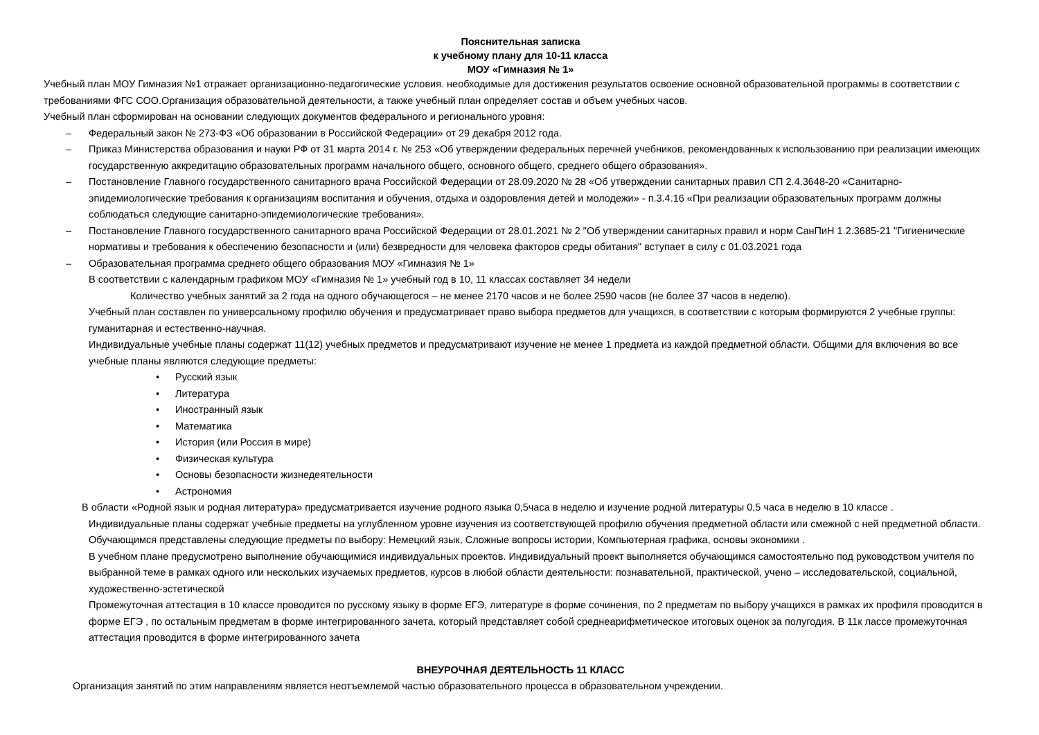Пояснительная записка
к учебному плану для 10-11 класса
МОУ «Гимназия № 1»
Учебный план МОУ Гимназия №1 отражает организационно-педагогические условия. необходимые для достижения результатов освоение основной образовательной программы в соответствии с требованиями ФГС СОО.Организация образовательной деятельности, а также учебный план определяет состав и объем учебных часов.
Учебный план сформирован на основании следующих документов федерального и регионального уровня:
– Федеральный закон № 273-ФЗ «Об образовании в Российской Федерации» от 29 декабря 2012 года.
– Приказ Министерства образования и науки РФ от 31 марта 2014 г. № 253 «Об утверждении федеральных перечней учебников, рекомендованных к использованию при реализации имеющих государственную аккредитацию образовательных программ начального общего, основного общего, среднего общего образования».
– Постановление Главного государственного санитарного врача Российской Федерации от 28.09.2020 № 28 «Об утверждении санитарных правил СП 2.4.3648-20 «Санитарно-эпидемиологические требования к организациям воспитания и обучения, отдыха и оздоровления детей и молодежи» - п.3.4.16 «При реализации образовательных программ должны соблюдаться следующие санитарно-эпидемиологические требования».
– Постановление Главного государственного санитарного врача Российской Федерации от 28.01.2021 № 2 "Об утверждении санитарных правил и норм СанПиН 1.2.3685-21 "Гигиенические нормативы и требования к обеспечению безопасности и (или) безвредности для человека факторов среды обитания" вступает в силу с 01.03.2021 года
– Образовательная программа среднего общего образования МОУ «Гимназия № 1»
В соответствии с календарным графиком МОУ «Гимназия № 1» учебный год в 10, 11 классах составляет 34 недели
Количество учебных занятий за 2 года на одного обучающегося – не менее 2170 часов и не более 2590 часов (не более 37 часов в неделю).
Учебный план составлен по универсальному профилю обучения и предусматривает право выбора предметов для учащихся, в соответствии с которым формируются 2 учебные группы: гуманитарная и естественно-научная.
Индивидуальные учебные планы содержат 11(12) учебных предметов и предусматривают изучение не менее 1 предмета из каждой предметной области. Общими для включения во все учебные планы являются следующие предметы:
• Русский язык
• Литература
• Иностранный язык
• Математика
• История (или Россия в мире)
• Физическая культура
• Основы безопасности жизнедеятельности
• Астрономия
В области «Родной язык и родная литература» предусматривается изучение родного языка 0,5часа в неделю и изучение родной литературы 0,5 часа в неделю в 10 классе .
Индивидуальные планы содержат учебные предметы на углубленном уровне изучения из соответствующей профилю обучения предметной области или смежной с ней предметной области.
Обучающимся представлены следующие предметы по выбору: Немецкий язык, Сложные вопросы истории, Компьютерная графика, основы экономики .
В учебном плане предусмотрено выполнение обучающимися индивидуальных проектов. Индивидуальный проект выполняется обучающимся самостоятельно под руководством учителя по выбранной теме в рамках одного или нескольких изучаемых предметов, курсов в любой области деятельности: познавательной, практической, учено – исследовательской, социальной, художественно-эстетической
Промежуточная аттестация в 10 классе проводится по русскому языку в форме ЕГЭ, литературе в форме сочинения, по 2 предметам по выбору учащихся в рамках их профиля проводится в форме ЕГЭ , по остальным предметам в форме интегрированного зачета, который представляет собой среднеарифметическое итоговых оценок за полугодия. В 11к лассе промежуточная аттестация проводится в форме интегрированного зачета
ВНЕУРОЧНАЯ ДЕЯТЕЛЬНОСТЬ 11 КЛАСС
Организация занятий по этим направлениям является неотъемлемой частью образовательного процесса в образовательном учреждении.